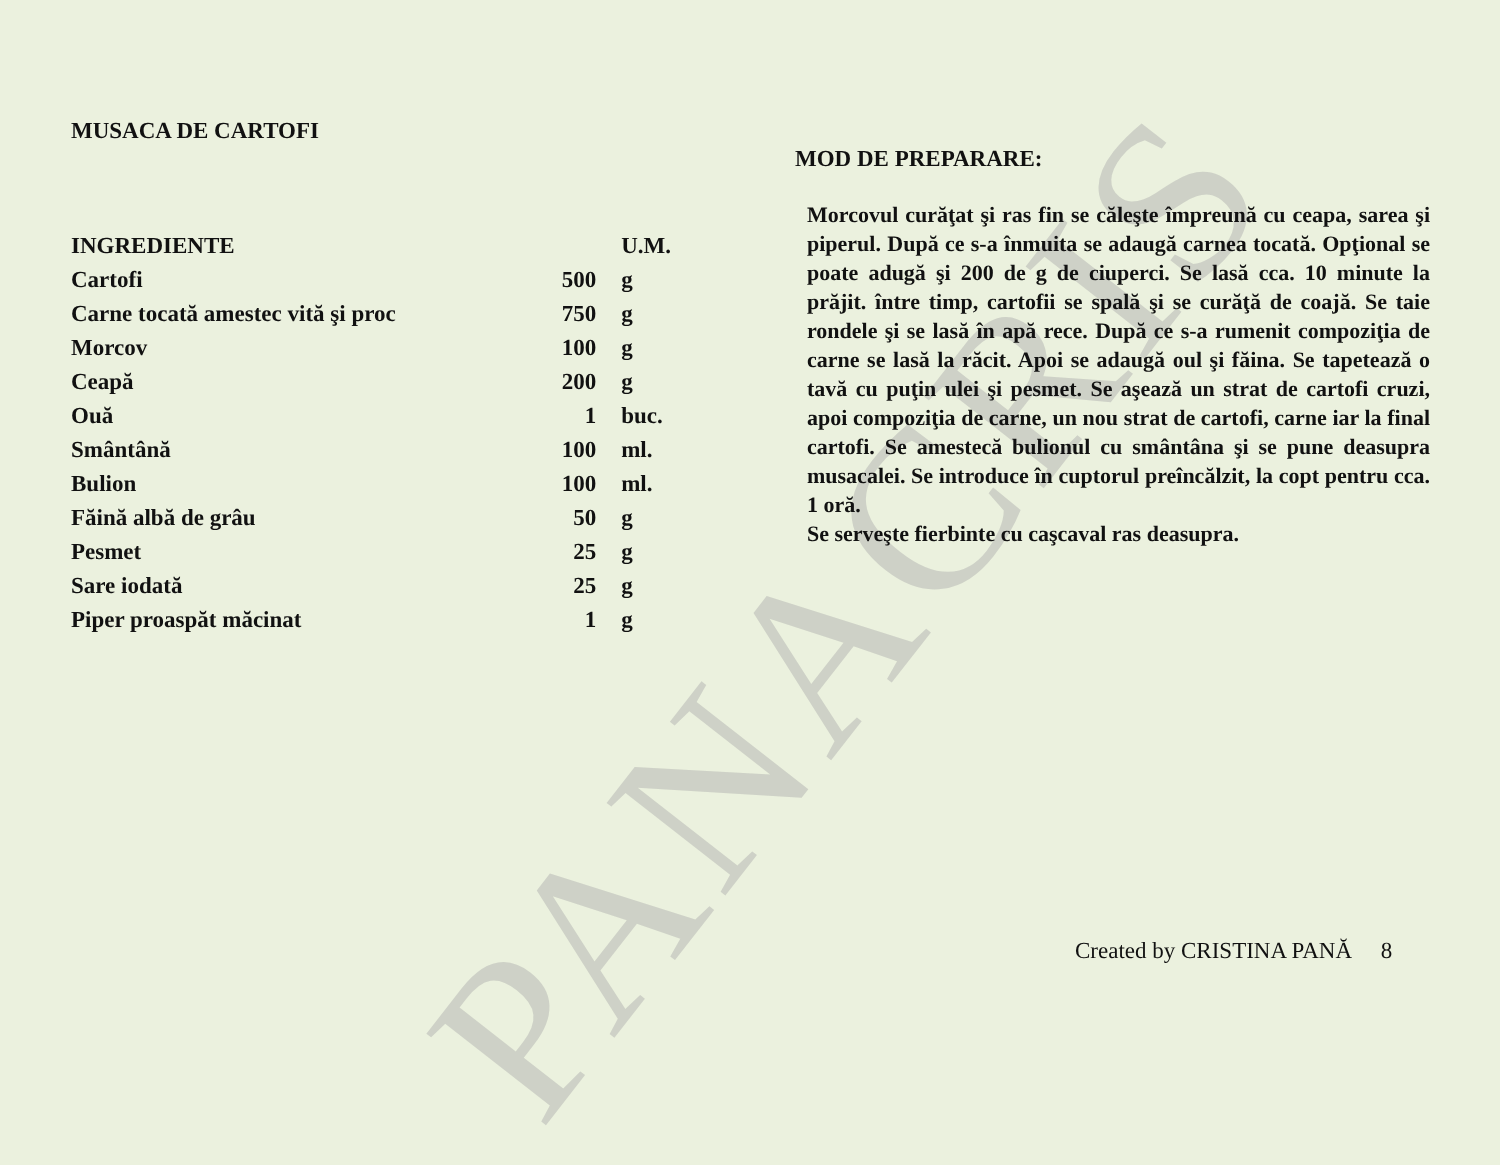PANACRIS
MUSACA DE CARTOFI
| INGREDIENTE | | U.M. |
| --- | --- | --- |
| Cartofi | 500 | g |
| Carne tocată amestec vită şi proc | 750 | g |
| Morcov | 100 | g |
| Ceapă | 200 | g |
| Ouă | 1 | buc. |
| Smântână | 100 | ml. |
| Bulion | 100 | ml. |
| Făină albă de grâu | 50 | g |
| Pesmet | 25 | g |
| Sare iodată | 25 | g |
| Piper proaspăt măcinat | 1 | g |
MOD DE PREPARARE:
Morcovul curăţat şi ras fin se căleşte împreună cu ceapa, sarea şi piperul. După ce s-a înmuita se adaugă carnea tocată. Opţional se poate adugă şi 200 de g de ciuperci. Se lasă cca. 10 minute la prăjit. între timp, cartofii se spală şi se curăţă de coajă. Se taie rondele şi se lasă în apă rece. După ce s-a rumenit compoziţia de carne se lasă la răcit. Apoi se adaugă oul şi făina. Se tapetează o tavă cu puţin ulei şi pesmet. Se aşează un strat de cartofi cruzi, apoi compoziţia de carne, un nou strat de cartofi, carne iar la final cartofi. Se amestecă bulionul cu smântâna şi se pune deasupra musacalei. Se introduce în cuptorul preîncălzit, la copt pentru cca. 1 oră.
Se serveşte fierbinte cu caşcaval ras deasupra.
Created by CRISTINA PANĂ 8